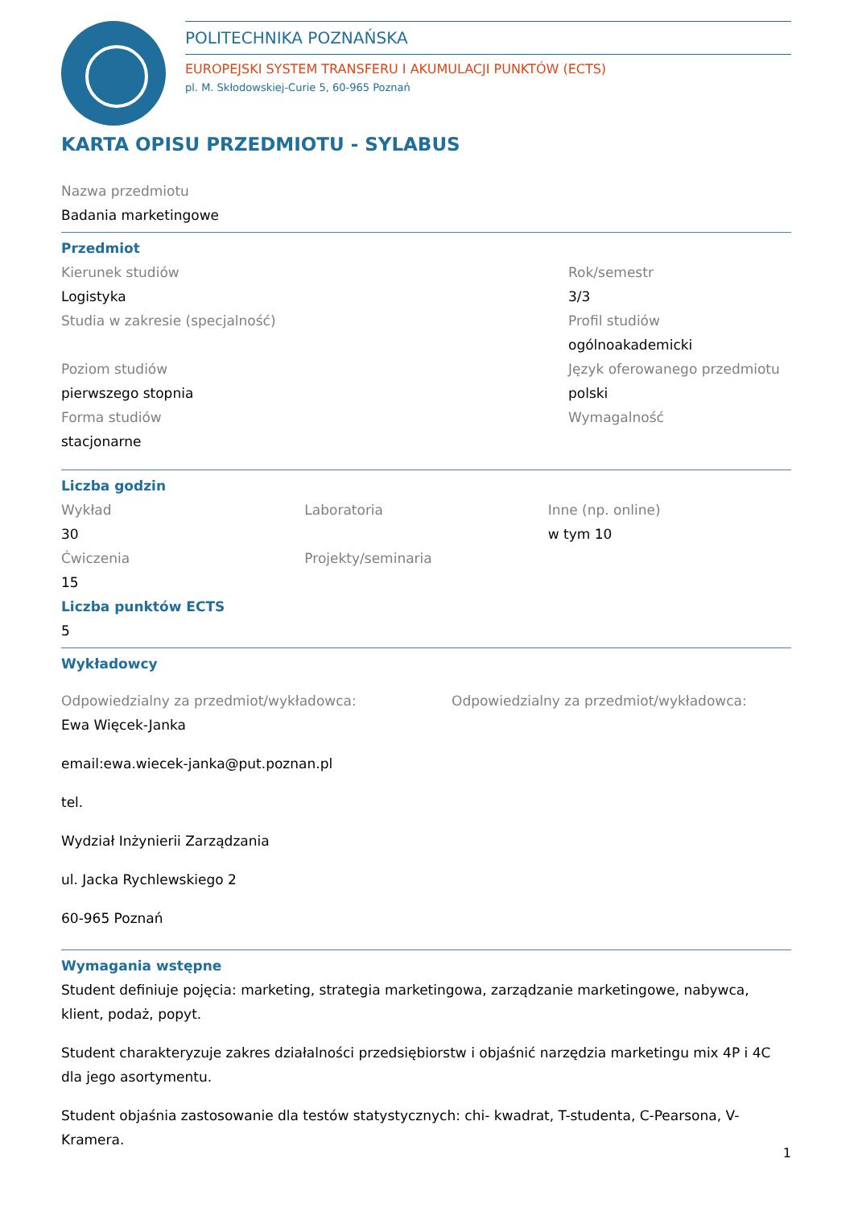POLITECHNIKA POZNAŃSKA
EUROPEJSKI SYSTEM TRANSFERU I AKUMULACJI PUNKTÓW (ECTS)
pl. M. Skłodowskiej-Curie 5, 60-965 Poznań
KARTA OPISU PRZEDMIOTU - SYLABUS
Nazwa przedmiotu
Badania marketingowe
Przedmiot
Kierunek studiów
Logistyka
Studia w zakresie (specjalność)
Poziom studiów
pierwszego stopnia
Forma studiów
stacjonarne
Rok/semestr
3/3
Profil studiów
ogólnoakademicki
Język oferowanego przedmiotu
polski
Wymagalność
Liczba godzin
Wykład
30
Ćwiczenia
15
Laboratoria
Projekty/seminaria
Inne (np. online)
w tym 10
Liczba punktów ECTS
5
Wykładowcy
Odpowiedzialny za przedmiot/wykładowca:
Ewa Więcek-Janka
email:ewa.wiecek-janka@put.poznan.pl
tel.
Wydział Inżynierii Zarządzania
ul. Jacka Rychlewskiego 2
60-965 Poznań
Odpowiedzialny za przedmiot/wykładowca:
Wymagania wstępne
Student definiuje pojęcia: marketing, strategia marketingowa, zarządzanie marketingowe, nabywca, klient, podaż, popyt.
Student charakteryzuje zakres działalności przedsiębiorstw i objaśnić narzędzia marketingu mix 4P i 4C dla jego asortymentu.
Student objaśnia zastosowanie dla testów statystycznych: chi- kwadrat, T-studenta, C-Pearsona, V-Kramera.
1